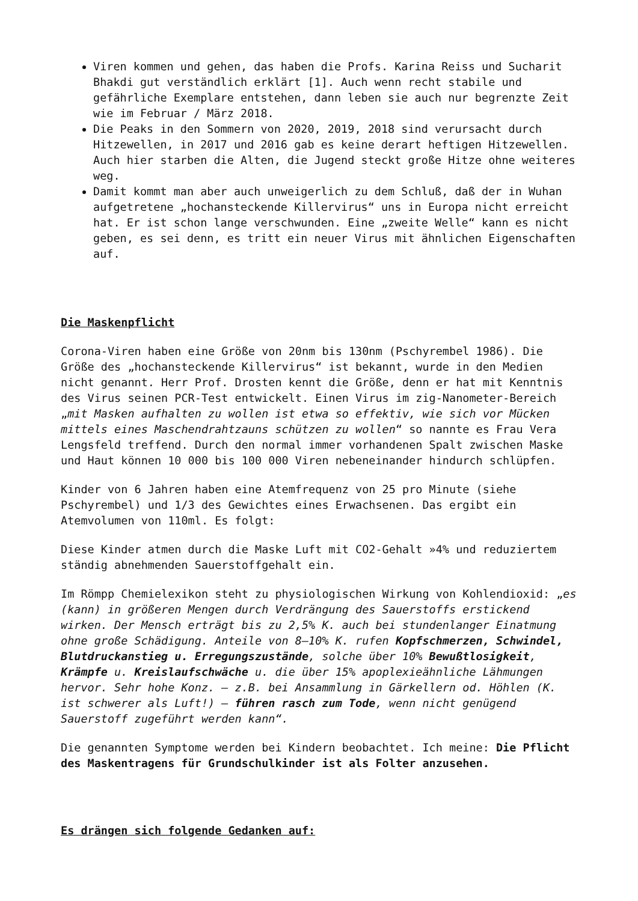Viren kommen und gehen, das haben die Profs. Karina Reiss und Sucharit Bhakdi gut verständlich erklärt [1]. Auch wenn recht stabile und gefährliche Exemplare entstehen, dann leben sie auch nur begrenzte Zeit wie im Februar / März 2018.
Die Peaks in den Sommern von 2020, 2019, 2018 sind verursacht durch Hitzewellen, in 2017 und 2016 gab es keine derart heftigen Hitzewellen. Auch hier starben die Alten, die Jugend steckt große Hitze ohne weiteres weg.
Damit kommt man aber auch unweigerlich zu dem Schluß, daß der in Wuhan aufgetretene „hochansteckende Killervirus“ uns in Europa nicht erreicht hat. Er ist schon lange verschwunden. Eine „zweite Welle“ kann es nicht geben, es sei denn, es tritt ein neuer Virus mit ähnlichen Eigenschaften auf.
Die Maskenpflicht
Corona-Viren haben eine Größe von 20nm bis 130nm (Pschyrembel 1986). Die Größe des „hochansteckende Killervirus“ ist bekannt, wurde in den Medien nicht genannt. Herr Prof. Drosten kennt die Größe, denn er hat mit Kenntnis des Virus seinen PCR-Test entwickelt. Einen Virus im zig-Nanometer-Bereich „mit Masken aufhalten zu wollen ist etwa so effektiv, wie sich vor Mücken mittels eines Maschendrahtzauns schützen zu wollen“ so nannte es Frau Vera Lengsfeld treffend. Durch den normal immer vorhandenen Spalt zwischen Maske und Haut können 10 000 bis 100 000 Viren nebeneinander hindurch schlüpfen.
Kinder von 6 Jahren haben eine Atemfrequenz von 25 pro Minute (siehe Pschyrembel) und 1/3 des Gewichtes eines Erwachsenen. Das ergibt ein Atemvolumen von 110ml. Es folgt:
Diese Kinder atmen durch die Maske Luft mit CO2-Gehalt »4% und reduziertem ständig abnehmenden Sauerstoffgehalt ein.
Im Römpp Chemielexikon steht zu physiologischen Wirkung von Kohlendioxid: „es (kann) in größeren Mengen durch Verdrängung des Sauerstoffs erstickend wirken. Der Mensch erträgt bis zu 2,5% K. auch bei stundenlanger Einatmung ohne große Schädigung. Anteile von 8–10% K. rufen Kopfschmerzen, Schwindel, Blutdruckanstieg u. Erregungszustände, solche über 10% Bewußtlosigkeit, Krämpfe u. Kreislaufschwäche u. die über 15% apoplexieähnliche Lähmungen hervor. Sehr hohe Konz. – z.B. bei Ansammlung in Gärkellern od. Höhlen (K. ist schwerer als Luft!) – führen rasch zum Tode, wenn nicht genügend Sauerstoff zugeführt werden kann“.
Die genannten Symptome werden bei Kindern beobachtet. Ich meine: Die Pflicht des Maskentragens für Grundschulkinder ist als Folter anzusehen.
Es drängen sich folgende Gedanken auf: